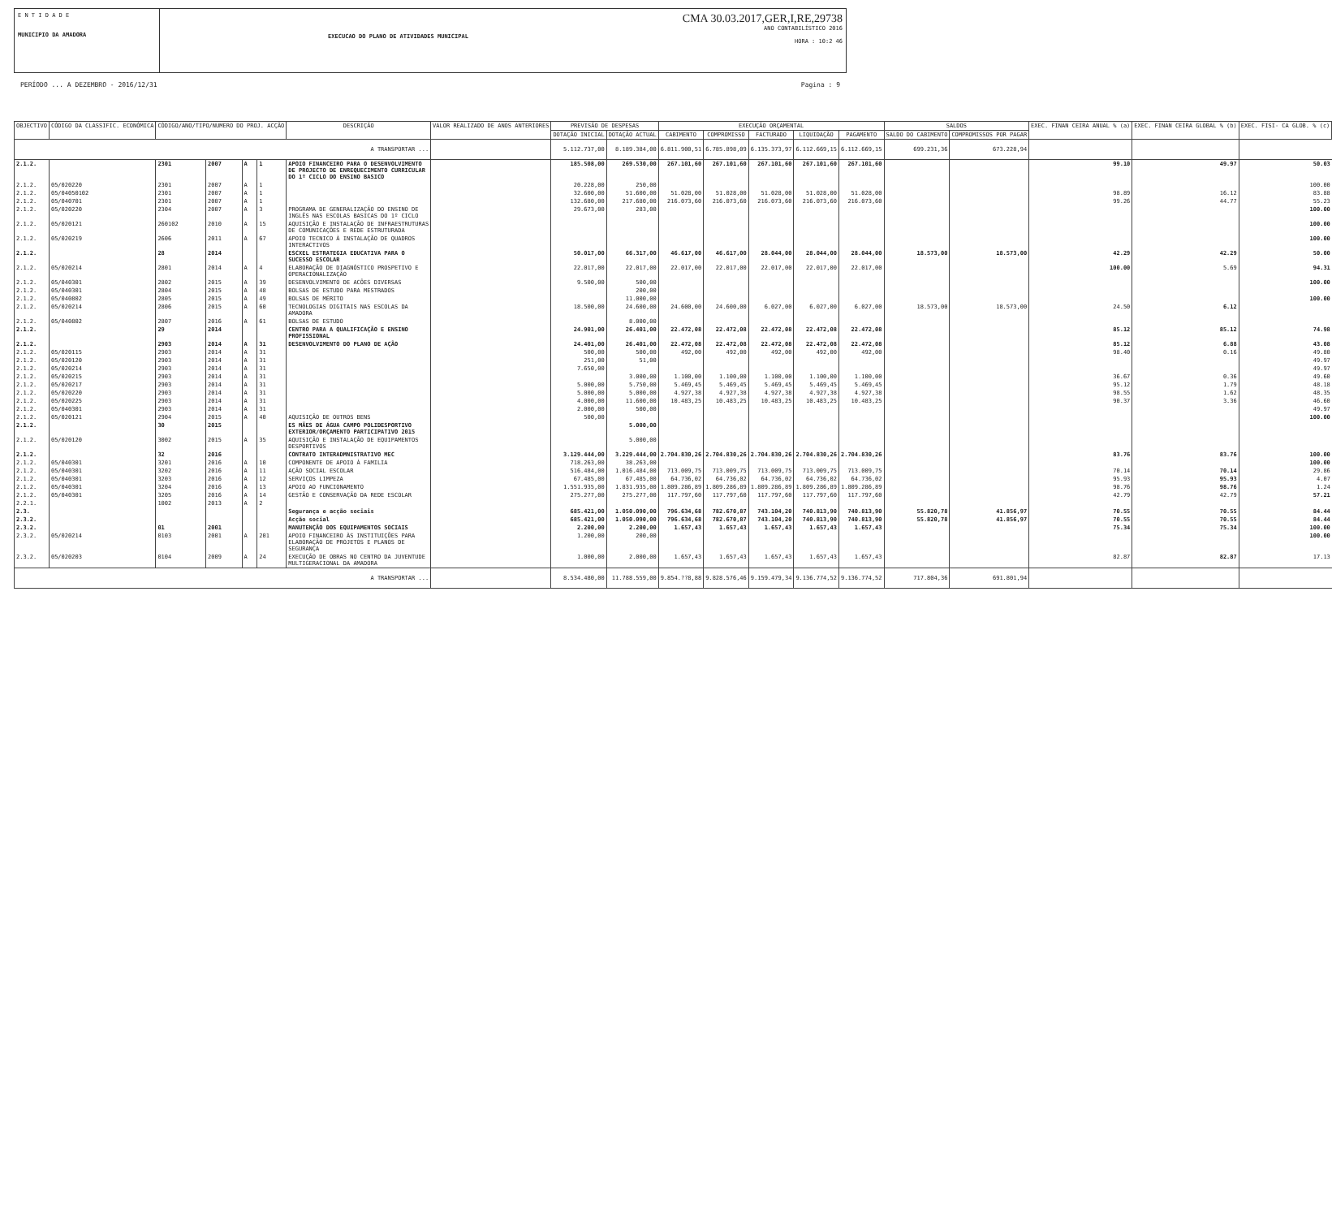E N T I D A D E
MUNICIPIO DA AMADORA
EXECUCAO DO PLANO DE ATIVIDADES MUNICIPAL
CMA 30.03.2017,GER,I,RE,29738
ANO CONTABILÍSTICO 2016
HORA : 10:2 46
PERÍODO ... A DEZEMBRO - 2016/12/31 Pagina : 9
| OBJECTIVO | CÓDIGO DA CLASSIFIC. ECONÓMICA | CÓDIGO/ANO/TIPO/NUMERO DO PROJ. ACÇÃO | | | | DESCRIÇÃO | VALOR REALIZADO DE ANOS ANTERIORES | PREVISÃO DE DESPESAS | | EXECUÇÃO ORÇAMENTAL | | | | | SALDOS | | EXEC. FINAN CEIRA ANUAL % (a) | EXEC. FINAN CEIRA GLOBAL % (b) | EXEC. FISI- CA GLOB. % (c) |
| --- | --- | --- | --- | --- | --- | --- | --- | --- | --- | --- | --- | --- | --- | --- | --- | --- | --- | --- | --- |
| | | | | | | | | DOTAÇÃO INICIAL | DOTAÇÃO ACTUAL | CABIMENTO | COMPROMISSO | FACTURADO | LIQUIDAÇÃO | PAGAMENTO | SALDO DO CABIMENTO | COMPROMISSOS POR PAGAR | | | |
| A TRANSPORTAR ... | | | | | | | | 5.112.737,00 | 8.189.384,00 | 6.811.900,51 | 6.785.898,09 | 6.135.373,97 | 6.112.669,15 | 6.112.669,15 | 699.231,36 | 673.228,94 | | | |
| 2.1.2. | | 2301 | 2007 | A | 1 | APOIO FINANCEIRO PARA O DESENVOLVIMENTO DE PROJECTO DE ENREQUECIMENTO CURRICULAR DO 1º CICLO DO ENSINO BASICO | | 185.508,00 | 269.530,00 | 267.101,60 | 267.101,60 | 267.101,60 | 267.101,60 | 267.101,60 | | | 99.10 | 49.97 | 50.03 |
| 2.1.2. | 05/020220 | 2301 | 2007 | A | 1 | | | 20.228,00 | 250,00 | | | | | | | | | | 100.00 |
| 2.1.2. | 05/04050102 | 2301 | 2007 | A | 1 | | | 32.600,00 | 51.600,00 | 51.028,00 | 51.028,00 | 51.028,00 | 51.028,00 | 51.028,00 | | | 98.89 | 16.12 | 83.88 |
| 2.1.2. | 05/040701 | 2301 | 2007 | A | 1 | | | 132.680,00 | 217.680,00 | 216.073,60 | 216.073,60 | 216.073,60 | 216.073,60 | 216.073,60 | | | 99.26 | 44.77 | 55.23 |
| 2.1.2. | 05/020220 | 2304 | 2007 | A | 3 | PROGRAMA DE GENERALIZAÇÃO DO ENSINO DE INGLÊS NAS ESCOLAS BASICAS DO 1º CICLO | | 29.673,00 | 283,00 | | | | | | | | | | 100.00 |
| 2.1.2. | 05/020121 | 260102 | 2010 | A | 15 | AQUISIÇÃO E INSTALAÇÃO DE INFRAESTRUTURAS DE COMUNICAÇÕES E REDE ESTRUTURADA | | | | | | | | | | | | | 100.00 |
| 2.1.2. | 05/020219 | 2606 | 2011 | A | 67 | APOIO TECNICO À INSTALAÇÃO DE QUADROS INTERACTIVOS | | | | | | | | | | | | | 100.00 |
| 2.1.2. | | 28 | 2014 | | | ESCXEL ESTRATEGIA EDUCATIVA PARA O SUCESSO ESCOLAR | | 50.017,00 | 66.317,00 | 46.617,00 | 46.617,00 | 28.044,00 | 28.044,00 | 28.044,00 | 18.573,00 | 18.573,00 | 42.29 | 42.29 | 50.00 |
| 2.1.2. | 05/020214 | 2801 | 2014 | A | 4 | ELABORAÇÃO DE DIAGNÓSTICO PROSPETIVO E OPERACIONALIZAÇÃO | | 22.017,00 | 22.017,00 | 22.017,00 | 22.017,00 | 22.017,00 | 22.017,00 | 22.017,00 | | | 100.00 | 5.69 | 94.31 |
| 2.1.2. | 05/040301 | 2802 | 2015 | A | 39 | DESENVOLVIMENTO DE ACÕES DIVERSAS | | 9.500,00 | 500,00 | | | | | | | | | | 100.00 |
| 2.1.2. | 05/040301 | 2804 | 2015 | A | 48 | BOLSAS DE ESTUDO PARA MESTRADOS | | | 200,00 | | | | | | | | | | |
| 2.1.2. | 05/040802 | 2805 | 2015 | A | 49 | BOLSAS DE MÉRITO | | | 11.000,00 | | | | | | | | | | 100.00 |
| 2.1.2. | 05/020214 | 2806 | 2015 | A | 60 | TECNOLOGIAS DIGITAIS NAS ESCOLAS DA AMADORA | | 18.500,00 | 24.600,00 | 24.600,00 | 24.600,00 | 6.027,00 | 6.027,00 | 6.027,00 | 18.573,00 | 18.573,00 | 24.50 | 6.12 | |
| 2.1.2. | 05/040802 | 2807 | 2016 | A | 61 | BOLSAS DE ESTUDO | | | 8.000,00 | | | | | | | | | | |
| 2.1.2. | | 29 | 2014 | | | CENTRO PARA A QUALIFICAÇÃO E ENSINO PROFISSIONAL | | 24.901,00 | 26.401,00 | 22.472,08 | 22.472,08 | 22.472,08 | 22.472,08 | 22.472,08 | | | 85.12 | 85.12 | 74.98 |
| 2.1.2. | | 2903 | 2014 | A | 31 | DESENVOLVIMENTO DO PLANO DE AÇÃO | | 24.401,00 | 26.401,00 | 22.472,08 | 22.472,08 | 22.472,08 | 22.472,08 | 22.472,08 | | | 85.12 | 6.88 | 43.08 |
| 2.1.2. | 05/020115 | 2903 | 2014 | A | 31 | | | 500,00 | 500,00 | 492,00 | 492,00 | 492,00 | 492,00 | 492,00 | | | 98.40 | 0.16 | 49.80 |
| 2.1.2. | 05/020120 | 2903 | 2014 | A | 31 | | | 251,00 | 51,00 | | | | | | | | | | 49.97 |
| 2.1.2. | 05/020214 | 2903 | 2014 | A | 31 | | | 7.650,00 | | | | | | | | | | | 49.97 |
| 2.1.2. | 05/020215 | 2903 | 2014 | A | 31 | | | | 3.000,00 | 1.100,00 | 1.100,00 | 1.100,00 | 1.100,00 | 1.100,00 | | | 36.67 | 0.36 | 49.60 |
| 2.1.2. | 05/020217 | 2903 | 2014 | A | 31 | | | 5.000,00 | 5.750,00 | 5.469,45 | 5.469,45 | 5.469,45 | 5.469,45 | 5.469,45 | | | 95.12 | 1.79 | 48.18 |
| 2.1.2. | 05/020220 | 2903 | 2014 | A | 31 | | | 5.000,00 | 5.000,00 | 4.927,38 | 4.927,38 | 4.927,38 | 4.927,38 | 4.927,38 | | | 98.55 | 1.62 | 48.35 |
| 2.1.2. | 05/020225 | 2903 | 2014 | A | 31 | | | 4.000,00 | 11.600,00 | 10.483,25 | 10.483,25 | 10.483,25 | 10.483,25 | 10.483,25 | | | 90.37 | 3.36 | 46.60 |
| 2.1.2. | 05/040301 | 2903 | 2014 | A | 31 | | | 2.000,00 | 500,00 | | | | | | | | | | 49.97 |
| 2.1.2. | 05/020121 | 2904 | 2015 | A | 40 | AQUISIÇÃO DE OUTROS BENS | | 500,00 | | | | | | | | | | | 100.00 |
| 2.1.2. | | 30 | 2015 | | | ES MÃES DE ÁGUA CAMPO POLIDESPORTIVO EXTERIOR/ORÇAMENTO PARTICIPATIVO 2015 | | | 5.000,00 | | | | | | | | | | |
| 2.1.2. | 05/020120 | 3002 | 2015 | A | 35 | AQUISIÇÃO E INSTALAÇÃO DE EQUIPAMENTOS DESPORTIVOS | | | 5.000,00 | | | | | | | | | | |
| 2.1.2. | | 32 | 2016 | | | CONTRATO INTERADMNISTRATIVO MEC | | 3.129.444,00 | 3.229.444,00 | 2.704.830,26 | 2.704.830,26 | 2.704.830,26 | 2.704.830,26 | 2.704.830,26 | | | 83.76 | 83.76 | 100.00 |
| 2.1.2. | 05/040301 | 3201 | 2016 | A | 10 | COMPONENTE DE APOIO À FAMILIA | | 718.263,00 | 38.263,00 | | | | | | | | | | 100.00 |
| 2.1.2. | 05/040301 | 3202 | 2016 | A | 11 | AÇÃO SOCIAL ESCOLAR | | 516.484,00 | 1.016.484,00 | 713.009,75 | 713.009,75 | 713.009,75 | 713.009,75 | 713.009,75 | | | 70.14 | 70.14 | 29.86 |
| 2.1.2. | 05/040301 | 3203 | 2016 | A | 12 | SERVIÇOS LIMPEZA | | 67.485,00 | 67.485,00 | 64.736,02 | 64.736,02 | 64.736,02 | 64.736,02 | 64.736,02 | | | 95.93 | 95.93 | 4.07 |
| 2.1.2. | 05/040301 | 3204 | 2016 | A | 13 | APOIO AO FUNCIONAMENTO | | 1.551.935,00 | 1.831.935,00 | 1.809.286,89 | 1.809.286,89 | 1.809.286,89 | 1.809.286,89 | 1.809.286,89 | | | 98.76 | 98.76 | 1.24 |
| 2.1.2. | 05/040301 | 3205 | 2016 | A | 14 | GESTÃO E CONSERVAÇÃO DA REDE ESCOLAR | | 275.277,00 | 275.277,00 | 117.797,60 | 117.797,60 | 117.797,60 | 117.797,60 | 117.797,60 | | | 42.79 | 42.79 | 57.21 |
| 2.2.1. | | 1002 | 2013 | A | 2 | | | | | | | | | | | | | | |
| 2.3. | | | | | | Segurança e acção sociais | | 685.421,00 | 1.050.090,00 | 796.634,68 | 782.670,87 | 743.104,20 | 740.813,90 | 740.813,90 | 55.820,78 | 41.856,97 | 70.55 | 70.55 | 84.44 |
| 2.3.2. | | | | | | Acção social | | 685.421,00 | 1.050.090,00 | 796.634,68 | 782.670,87 | 743.104,20 | 740.813,90 | 740.813,90 | 55.820,78 | 41.856,97 | 70.55 | 70.55 | 84.44 |
| 2.3.2. | | 01 | 2001 | | | MANUTENÇÃO DOS EQUIPAMENTOS SOCIAIS | | 2.200,00 | 2.200,00 | 1.657,43 | 1.657,43 | 1.657,43 | 1.657,43 | 1.657,43 | | | 75.34 | 75.34 | 100.00 |
| 2.3.2. | 05/020214 | 0103 | 2001 | A | 201 | APOIO FINANCEIRO ÀS INSTITUIÇÕES PARA ELABORAÇÃO DE PROJETOS E PLANOS DE SEGURANÇA | | 1.200,00 | 200,00 | | | | | | | | | | 100.00 |
| 2.3.2. | 05/020203 | 0104 | 2009 | A | 24 | EXECUÇÃO DE OBRAS NO CENTRO DA JUVENTUDE MULTIGERACIONAL DA AMADORA | | 1.000,00 | 2.000,00 | 1.657,43 | 1.657,43 | 1.657,43 | 1.657,43 | 1.657,43 | | | 82.87 | 82.87 | 17.13 |
| A TRANSPORTAR ... | | | | | | | | 8.534.480,00 | 11.788.559,00 | 9.854.??8,88 | 9.828.576,46 | 9.159.479,34 | 9.136.774,52 | 9.136.774,52 | 717.804,36 | 691.801,94 | | | |